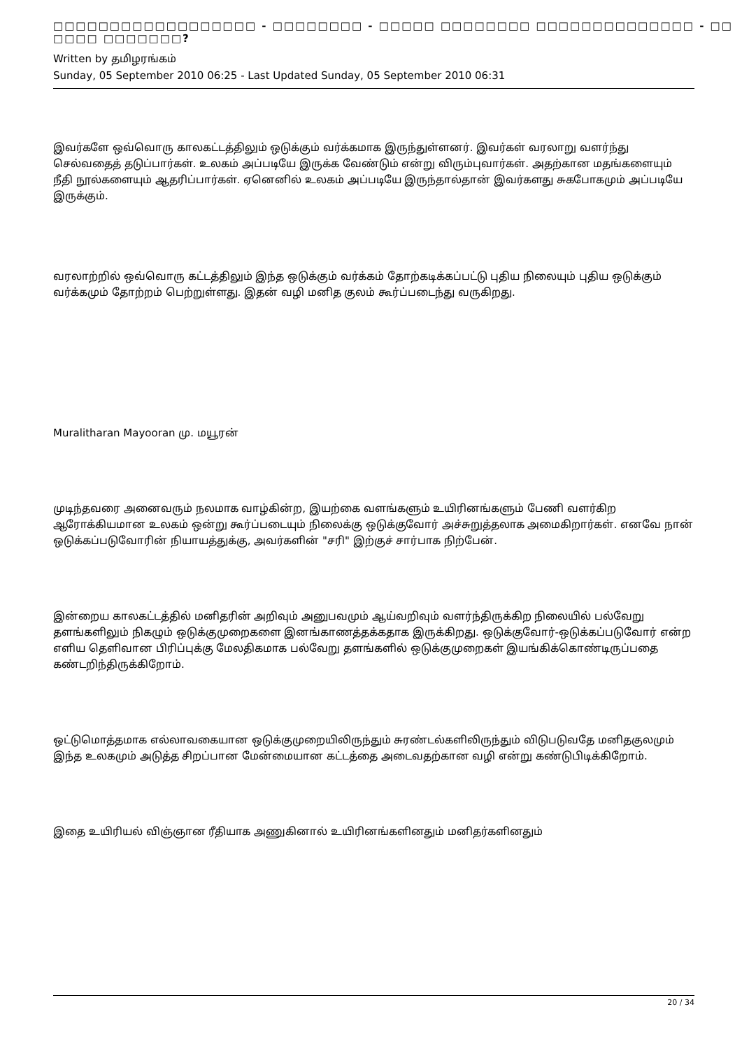□□□□□□□□□□□□□□□□□□ - □□□□□□□□ - □□□□□ □□□□□□□□ □□□□□□□□□□□□□□ - □□ □□□□ □□□□□□□?
Written by தமிழரங்கம்
Sunday, 05 September 2010 06:25 - Last Updated Sunday, 05 September 2010 06:31
இவர்களே ஒவ்வொரு காலகட்டத்திலும் ஒடுக்கும் வர்க்கமாக இருந்துள்ளனர். இவர்கள் வரலாறு வளர்ந்து செல்வதைத் தடுப்பார்கள். உலகம் அப்படியே இருக்க வேண்டும் என்று விரும்புவார்கள். அதற்கான மதங்களையும் நீதி நூல்களையும் ஆதரிப்பார்கள். ஏனெனில் உலகம் அப்படியே இருந்தால்தான் இவர்களது சுகபோகமும் அப்படியே இருக்கும்.
வரலாற்றில் ஒவ்வொரு கட்டத்திலும் இந்த ஒடுக்கும் வர்க்கம் தோற்கடிக்கப்பட்டு புதிய நிலையும் புதிய ஒடுக்கும் வர்க்கமும் தோற்றம் பெற்றுள்ளது. இதன் வழி மனித குலம் கூர்ப்படைந்து வருகிறது.
Muralitharan Mayooran மு. மயூரன்
முடிந்தவரை அனைவரும் நலமாக வாழ்கின்ற, இயற்கை வளங்களும் உயிரினங்களும் பேணி வளர்கிற ஆரோக்கியமான உலகம் ஒன்று கூர்ப்படையும் நிலைக்கு ஒடுக்குவோர் அச்சுறுத்தலாக அமைகிறார்கள். எனவே நான் ஒடுக்கப்படுவோரின் நியாயத்துக்கு, அவர்களின் "சரி" இற்குச் சார்பாக நிற்பேன்.
இன்றைய காலகட்டத்தில் மனிதரின் அறிவும் அனுபவமும் ஆய்வறிவும் வளர்ந்திருக்கிற நிலையில் பல்வேறு தளங்களிலும் நிகழும் ஒடுக்குமுறைகளை இனங்காணத்தக்கதாக இருக்கிறது. ஒடுக்குவோர்-ஒடுக்கப்படுவோர் என்ற எளிய தெளிவான பிரிப்புக்கு மேலதிகமாக பல்வேறு தளங்களில் ஒடுக்குமுறைகள் இயங்கிக்கொண்டிருப்பதை கண்டறிந்திருக்கிறோம்.
ஒட்டுமொத்தமாக எல்லாவகையான ஒடுக்குமுறையிலிருந்தும் சுரண்டல்களிலிருந்தும் விடுபடுவதே மனிதகுலமும் இந்த உலகமும் அடுத்த சிறப்பான மேன்மையான கட்டத்தை அடைவதற்கான வழி என்று கண்டுபிடிக்கிறோம்.
இதை உயிரியல் விஞ்ஞான ரீதியாக அணுகினால் உயிரினங்களினதும் மனிதர்களினதும்
20 / 34